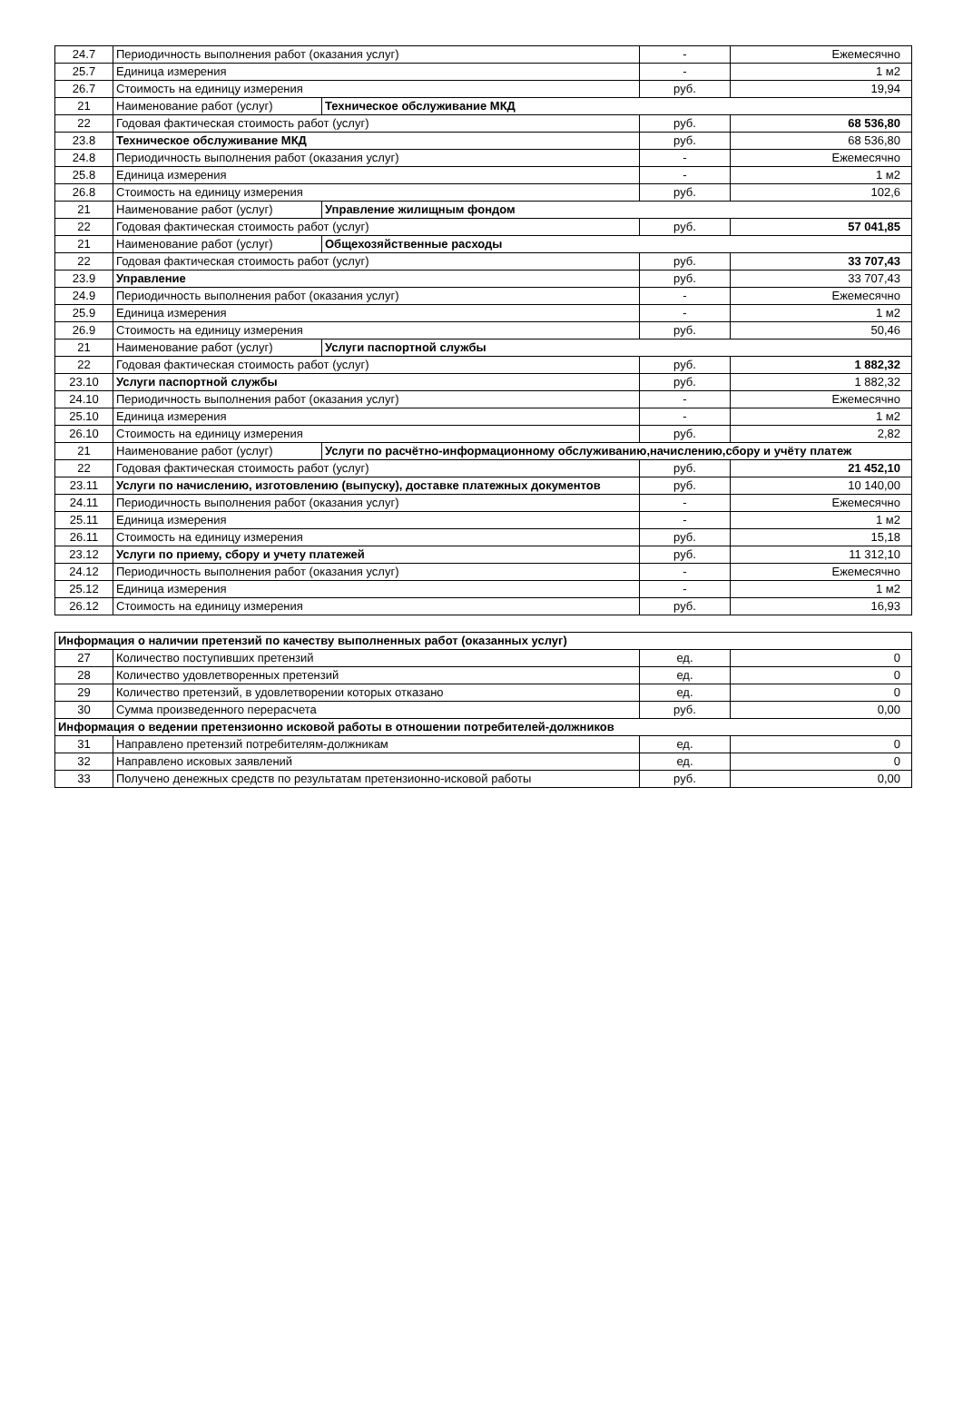| 24.7 | Периодичность выполнения работ (оказания услуг) | | - | Ежемесячно |
| 25.7 | Единица измерения | | - | 1 м2 |
| 26.7 | Стоимость на единицу измерения | | руб. | 19,94 |
| 21 | Наименование работ (услуг) | Техническое обслуживание МКД | | |
| 22 | Годовая фактическая стоимость работ (услуг) | | руб. | 68 536,80 |
| 23.8 | Техническое обслуживание МКД | | руб. | 68 536,80 |
| 24.8 | Периодичность выполнения работ (оказания услуг) | | - | Ежемесячно |
| 25.8 | Единица измерения | | - | 1 м2 |
| 26.8 | Стоимость на единицу измерения | | руб. | 102,6 |
| 21 | Наименование работ (услуг) | Управление жилищным фондом | | |
| 22 | Годовая фактическая стоимость работ (услуг) | | руб. | 57 041,85 |
| 21 | Наименование работ (услуг) | Общехозяйственные расходы | | |
| 22 | Годовая фактическая стоимость работ (услуг) | | руб. | 33 707,43 |
| 23.9 | Управление | | руб. | 33 707,43 |
| 24.9 | Периодичность выполнения работ (оказания услуг) | | - | Ежемесячно |
| 25.9 | Единица измерения | | - | 1 м2 |
| 26.9 | Стоимость на единицу измерения | | руб. | 50,46 |
| 21 | Наименование работ (услуг) | Услуги паспортной службы | | |
| 22 | Годовая фактическая стоимость работ (услуг) | | руб. | 1 882,32 |
| 23.10 | Услуги паспортной службы | | руб. | 1 882,32 |
| 24.10 | Периодичность выполнения работ (оказания услуг) | | - | Ежемесячно |
| 25.10 | Единица измерения | | - | 1 м2 |
| 26.10 | Стоимость на единицу измерения | | руб. | 2,82 |
| 21 | Наименование работ (услуг) | Услуги по расчётно-информационному обслуживанию,начислению,сбору и учёту платеж | | |
| 22 | Годовая фактическая стоимость работ (услуг) | | руб. | 21 452,10 |
| 23.11 | Услуги по начислению, изготовлению (выпуску), доставке платежных документов | | руб. | 10 140,00 |
| 24.11 | Периодичность выполнения работ (оказания услуг) | | - | Ежемесячно |
| 25.11 | Единица измерения | | - | 1 м2 |
| 26.11 | Стоимость на единицу измерения | | руб. | 15,18 |
| 23.12 | Услуги по приему, сбору и учету платежей | | руб. | 11 312,10 |
| 24.12 | Периодичность выполнения работ (оказания услуг) | | - | Ежемесячно |
| 25.12 | Единица измерения | | - | 1 м2 |
| 26.12 | Стоимость на единицу измерения | | руб. | 16,93 |
| Информация о наличии претензий по качеству выполненных работ (оказанных услуг) | | | |
| 27 | Количество поступивших претензий | ед. | 0 |
| 28 | Количество удовлетворенных претензий | ед. | 0 |
| 29 | Количество претензий, в удовлетворении которых отказано | ед. | 0 |
| 30 | Сумма произведенного перерасчета | руб. | 0,00 |
| Информация о ведении претензионно исковой работы в отношении потребителей-должников | | | |
| 31 | Направлено претензий потребителям-должникам | ед. | 0 |
| 32 | Направлено исковых заявлений | ед. | 0 |
| 33 | Получено денежных средств по результатам претензионно-исковой работы | руб. | 0,00 |